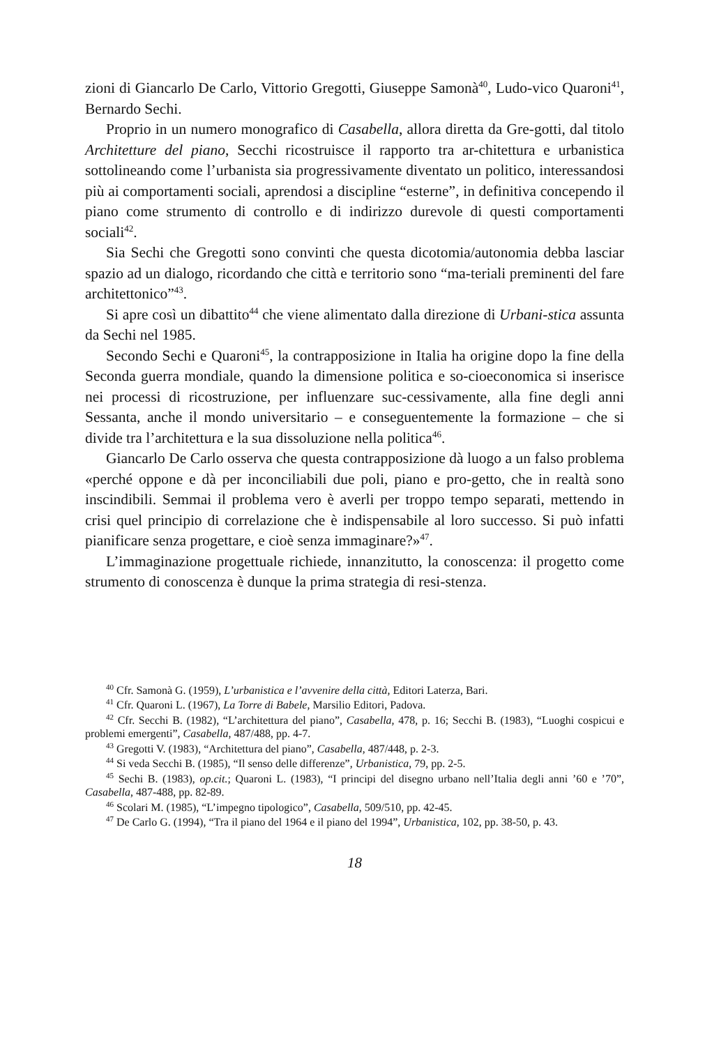zioni di Giancarlo De Carlo, Vittorio Gregotti, Giuseppe Samonà<sup>40</sup>, Ludo-vico Quaroni<sup>41</sup>, Bernardo Sechi.
Proprio in un numero monografico di Casabella, allora diretta da Gre-gotti, dal titolo Architetture del piano, Secchi ricostruisce il rapporto tra ar-chitettura e urbanistica sottolineando come l’urbanista sia progressivamente diventato un politico, interessandosi più ai comportamenti sociali, aprendosi a discipline “esterne”, in definitiva concependo il piano come strumento di controllo e di indirizzo durevole di questi comportamenti sociali<sup>42</sup>.
Sia Sechi che Gregotti sono convinti che questa dicotomia/autonomia debba lasciar spazio ad un dialogo, ricordando che città e territorio sono “ma-teriali preminenti del fare architettonico”<sup>43</sup>.
Si apre così un dibattito<sup>44</sup> che viene alimentato dalla direzione di Urbani-stica assunta da Sechi nel 1985.
Secondo Sechi e Quaroni<sup>45</sup>, la contrapposizione in Italia ha origine dopo la fine della Seconda guerra mondiale, quando la dimensione politica e so-cioeconomica si inserisce nei processi di ricostruzione, per influenzare suc-cessivamente, alla fine degli anni Sessanta, anche il mondo universitario – e conseguentemente la formazione – che si divide tra l’architettura e la sua dissoluzione nella politica<sup>46</sup>.
Giancarlo De Carlo osserva che questa contrapposizione dà luogo a un falso problema «perché oppone e dà per inconciliabili due poli, piano e pro-getto, che in realtà sono inscindibili. Semmai il problema vero è averli per troppo tempo separati, mettendo in crisi quel principio di correlazione che è indispensabile al loro successo. Si può infatti pianificare senza progettare, e cioè senza immaginare?»<sup>47</sup>.
L’immaginazione progettuale richiede, innanzitutto, la conoscenza: il progetto come strumento di conoscenza è dunque la prima strategia di resi-stenza.
<sup>40</sup> Cfr. Samonà G. (1959), L’urbanistica e l’avvenire della città, Editori Laterza, Bari.
<sup>41</sup> Cfr. Quaroni L. (1967), La Torre di Babele, Marsilio Editori, Padova.
<sup>42</sup> Cfr. Secchi B. (1982), “L’architettura del piano”, Casabella, 478, p. 16; Secchi B. (1983), “Luoghi cospicui e problemi emergenti”, Casabella, 487/488, pp. 4-7.
<sup>43</sup> Gregotti V. (1983), “Architettura del piano”, Casabella, 487/448, p. 2-3.
<sup>44</sup> Si veda Secchi B. (1985), “Il senso delle differenze”, Urbanistica, 79, pp. 2-5.
<sup>45</sup> Sechi B. (1983), op.cit.; Quaroni L. (1983), “I principi del disegno urbano nell’Italia degli anni ’60 e ’70”, Casabella, 487-488, pp. 82-89.
<sup>46</sup> Scolari M. (1985), “L’impegno tipologico”, Casabella, 509/510, pp. 42-45.
<sup>47</sup> De Carlo G. (1994), “Tra il piano del 1964 e il piano del 1994”, Urbanistica, 102, pp. 38-50, p. 43.
18